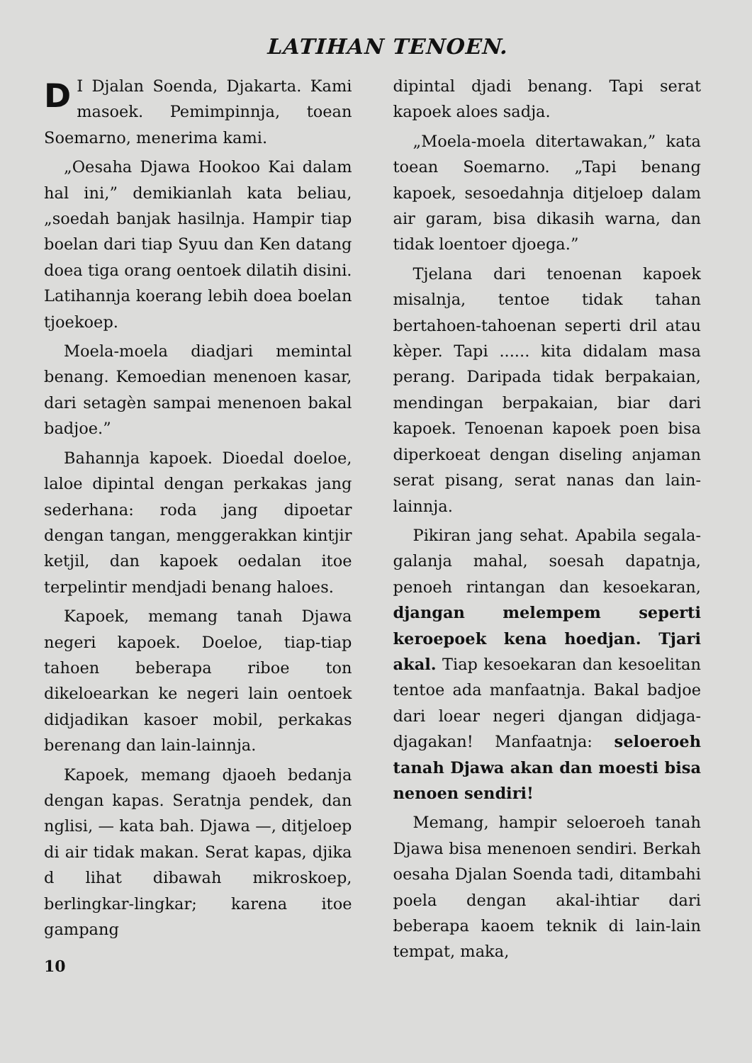LATIHAN TENOEN.
DI Djalan Soenda, Djakarta. Kami masoek. Pemimpinnja, toean Soemarno, menerima kami.
„Oesaha Djawa Hookoo Kai dalam hal ini,” demikianlah kata beliau, „soedah banjak hasilnja. Hampir tiap boelan dari tiap Syuu dan Ken datang doea tiga orang oentoek dilatih disini. Latihannja koerang lebih doea boelan tjoekoep.
Moela-moela diadjari memintal benang. Kemoedian menenoen kasar, dari setagèn sampai menenoen bakal badjoe.”
Bahannja kapoek. Dioedal doeloe, laloe dipintal dengan perkakas jang sederhana: roda jang dipoetar dengan tangan, menggerakkan kintjir ketjil, dan kapoek oedalan itoe terpelintir mendjadi benang haloes.
Kapoek, memang tanah Djawa negeri kapoek. Doeloe, tiap-tiap tahoen beberapa riboe ton dikeloearkan ke negeri lain oentoek didjadikan kasoer mobil, perkakas berenang dan lain-lainnja.
Kapoek, memang djaoeh bedanja dengan kapas. Seratnja pendek, dan nglisi, — kata bah. Djawa —, ditjeloep di air tidak makan. Serat kapas, djika d lihat dibawah mikroskoep, berlingkar-lingkar; karena itoe gampang
10
dipintal djadi benang. Tapi serat kapoek aloes sadja.
„Moela-moela ditertawakan,” kata toean Soemarno. „Tapi benang kapoek, sesoedahnja ditjeloep dalam air garam, bisa dikasih warna, dan tidak loentoer djoega.”
Tjelana dari tenoenan kapoek misalnja, tentoe tidak tahan bertahoen-tahoenan seperti dril atau kèper. Tapi ...... kita didalam masa perang. Daripada tidak berpakaian, mendingan berpakaian, biar dari kapoek. Tenoenan kapoek poen bisa diperkoeat dengan diseling anjaman serat pisang, serat nanas dan lain-lainnja.
Pikiran jang sehat. Apabila segala-galanja mahal, soesah dapatnja, penoeh rintangan dan kesoekaran, djangan melempem seperti keroepoek kena hoedjan. Tjari akal. Tiap kesoekaran dan kesoelitan tentoe ada manfaatnja. Bakal badjoe dari loear negeri djangan didjaga-djagakan! Manfaatnja: seloeroeh tanah Djawa akan dan moesti bisa nenoen sendiri!
Memang, hampir seloeroeh tanah Djawa bisa menenoen sendiri. Berkah oesaha Djalan Soenda tadi, ditambahi poela dengan akal-ihtiar dari beberapa kaoem teknik di lain-lain tempat, maka,